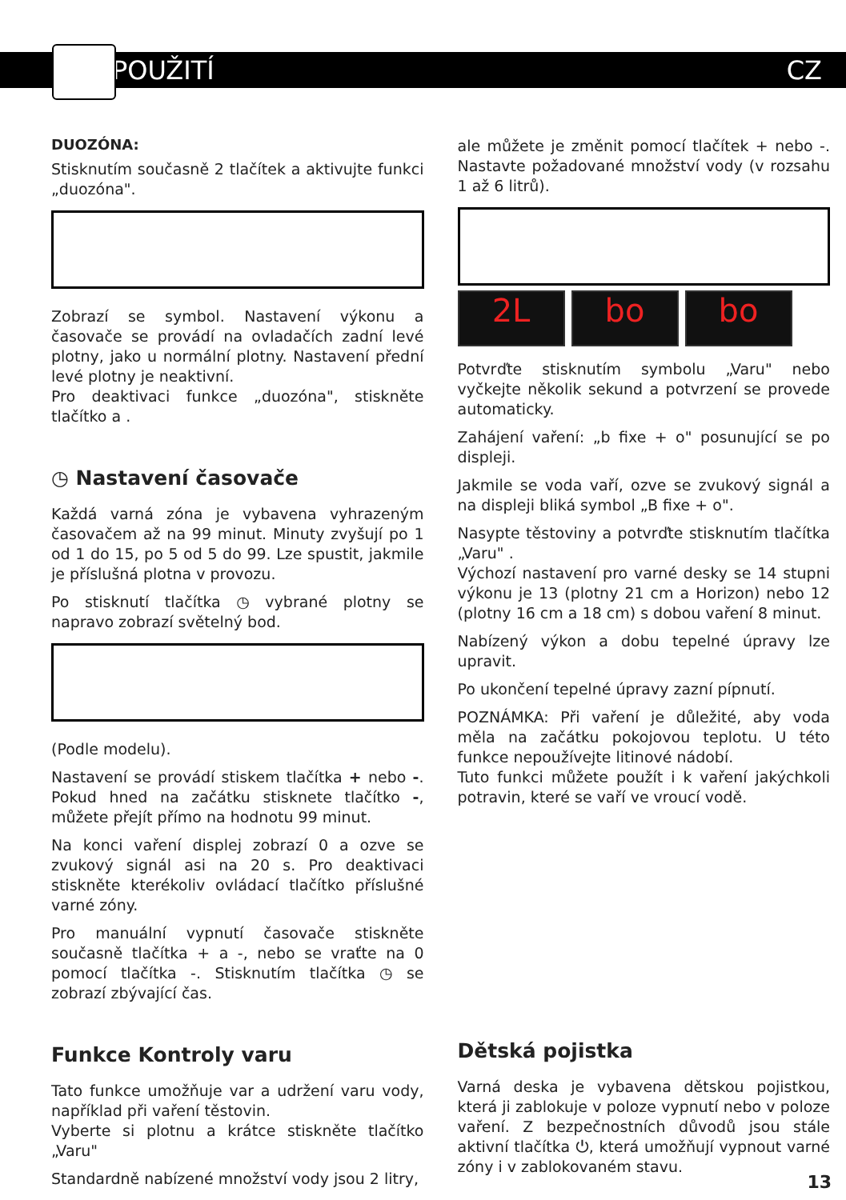POUŽITÍ CZ
DUOZÓNA:
Stisknutím současně 2 tlačítek a aktivujte funkci „duozóna".
Zobrazí se symbol. Nastavení výkonu a časovače se provádí na ovladačích zadní levé plotny, jako u normální plotny. Nastavení přední levé plotny je neaktivní.
Pro deaktivaci funkce „duozóna", stiskněte tlačítko a .
◷ Nastavení časovače
Každá varná zóna je vybavena vyhrazeným časovačem až na 99 minut. Minuty zvyšují po 1 od 1 do 15, po 5 od 5 do 99. Lze spustit, jakmile je příslušná plotna v provozu.
Po stisknutí tlačítka ◷ vybrané plotny se napravo zobrazí světelný bod.
(Podle modelu).
Nastavení se provádí stiskem tlačítka + nebo -. Pokud hned na začátku stisknete tlačítko -, můžete přejít přímo na hodnotu 99 minut.
Na konci vaření displej zobrazí 0 a ozve se zvukový signál asi na 20 s. Pro deaktivaci stiskněte kterékoliv ovládací tlačítko příslušné varné zóny.
Pro manuální vypnutí časovače stiskněte současně tlačítka + a -, nebo se vraťte na 0 pomocí tlačítka -. Stisknutím tlačítka ◷ se zobrazí zbývající čas.
Funkce Kontroly varu
Tato funkce umožňuje var a udržení varu vody, například při vaření těstovin.
Vyberte si plotnu a krátce stiskněte tlačítko „Varu"
Standardně nabízené množství vody jsou 2 litry,
ale můžete je změnit pomocí tlačítek + nebo -. Nastavte požadované množství vody (v rozsahu 1 až 6 litrů).
2L bo bo
Potvrďte stisknutím symbolu „Varu" nebo vyčkejte několik sekund a potvrzení se provede automaticky.
Zahájení vaření: „b fixe + o" posunující se po displeji.
Jakmile se voda vaří, ozve se zvukový signál a na displeji bliká symbol „B fixe + o".
Nasypte těstoviny a potvrďte stisknutím tlačítka „Varu" .
Výchozí nastavení pro varné desky se 14 stupni výkonu je 13 (plotny 21 cm a Horizon) nebo 12 (plotny 16 cm a 18 cm) s dobou vaření 8 minut.
Nabízený výkon a dobu tepelné úpravy lze upravit.
Po ukončení tepelné úpravy zazní pípnutí.
POZNÁMKA: Při vaření je důležité, aby voda měla na začátku pokojovou teplotu. U této funkce nepoužívejte litinové nádobí.
Tuto funkci můžete použít i k vaření jakýchkoli potravin, které se vaří ve vroucí vodě.
Dětská pojistka
Varná deska je vybavena dětskou pojistkou, která ji zablokuje v poloze vypnutí nebo v poloze vaření. Z bezpečnostních důvodů jsou stále aktivní tlačítka ⏻, která umožňují vypnout varné zóny i v zablokovaném stavu.
13